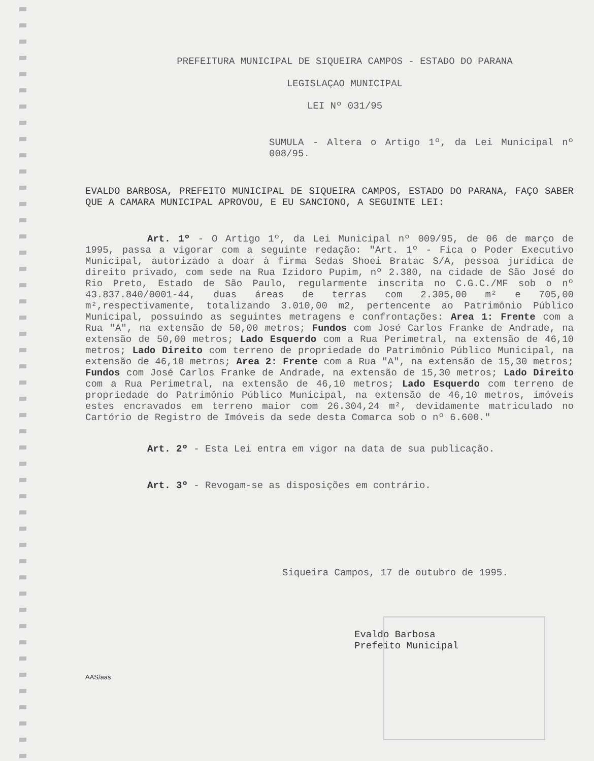PREFEITURA MUNICIPAL DE SIQUEIRA CAMPOS - ESTADO DO PARANA
LEGISLAÇAO MUNICIPAL
LEI Nº 031/95
SUMULA - Altera o Artigo 1º, da Lei Municipal nº 008/95.
EVALDO BARBOSA, PREFEITO MUNICIPAL DE SIQUEIRA CAMPOS, ESTADO DO PARANA, FAÇO SABER QUE A CAMARA MUNICIPAL APROVOU, E EU SANCIONO, A SEGUINTE LEI:
Art. 1º - O Artigo 1º, da Lei Municipal nº 009/95, de 06 de março de 1995, passa a vigorar com a seguinte redação: "Art. 1º - Fica o Poder Executivo Municipal, autorizado a doar à firma Sedas Shoei Bratac S/A, pessoa jurídica de direito privado, com sede na Rua Izidoro Pupim, nº 2.380, na cidade de São José do Rio Preto, Estado de São Paulo, regularmente inscrita no C.G.C./MF sob o nº 43.837.840/0001-44, duas áreas de terras com 2.305,00 m² e 705,00 m²,respectivamente, totalizando 3.010,00 m2, pertencente ao Patrimônio Público Municipal, possuindo as seguintes metragens e confrontações: Area 1: Frente com a Rua "A", na extensão de 50,00 metros; Fundos com José Carlos Franke de Andrade, na extensão de 50,00 metros; Lado Esquerdo com a Rua Perimetral, na extensão de 46,10 metros; Lado Direito com terreno de propriedade do Patrimônio Público Municipal, na extensão de 46,10 metros; Area 2: Frente com a Rua "A", na extensão de 15,30 metros; Fundos com José Carlos Franke de Andrade, na extensão de 15,30 metros; Lado Direito com a Rua Perimetral, na extensão de 46,10 metros; Lado Esquerdo com terreno de propriedade do Patrimônio Público Municipal, na extensão de 46,10 metros, imóveis estes encravados em terreno maior com 26.304,24 m², devidamente matriculado no Cartório de Registro de Imóveis da sede desta Comarca sob o nº 6.600."
Art. 2º - Esta Lei entra em vigor na data de sua publicação.
Art. 3º - Revogam-se as disposições em contrário.
Siqueira Campos, 17 de outubro de 1995.
Evaldo Barbosa
Prefeito Municipal
AAS/aas